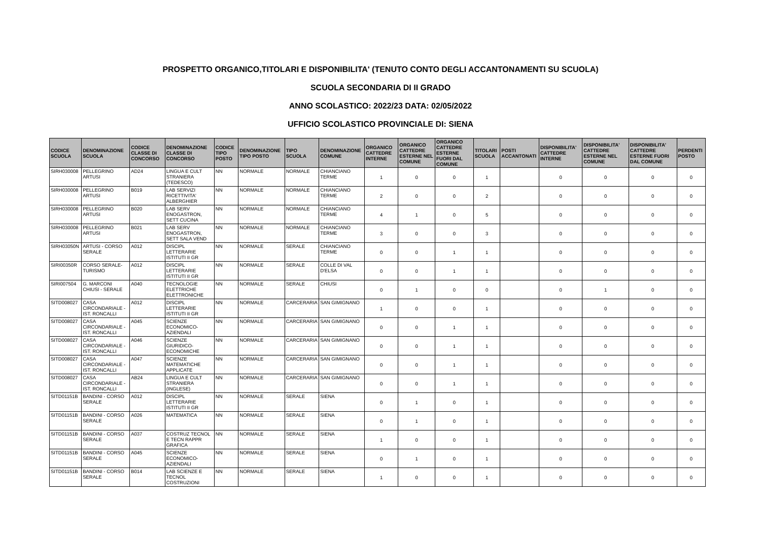PROSPETTO ORGANICO,TITOLARI E DISPONIBILITA' (TENUTO CONTO DEGLI ACCANTONAMENTI SU SCUOLA)
SCUOLA SECONDARIA DI II GRADO
ANNO SCOLASTICO: 2022/23 DATA: 02/05/2022
UFFICIO SCOLASTICO PROVINCIALE DI: SIENA
| CODICE SCUOLA | DENOMINAZIONE SCUOLA | CODICE CLASSE DI CONCORSO | DENOMINAZIONE CLASSE DI CONCORSO | CODICE TIPO POSTO | DENOMINAZIONE TIPO POSTO | TIPO SCUOLA | DENOMINAZIONE COMUNE | ORGANICO CATTEDRE INTERNE | ORGANICO CATTEDRE ESTERNE NEL COMUNE | ORGANICO CATTEDRE ESTERNE FUORI DAL COMUNE | TITOLARI SCUOLA | POSTI ACCANTONATI | DISPONIBILITA' CATTEDRE INTERNE | DISPONIBILITA' CATTEDRE ESTERNE NEL COMUNE | DISPONIBILITA' CATTEDRE ESTERNE FUORI DAL COMUNE | PERDENTI POSTO |
| --- | --- | --- | --- | --- | --- | --- | --- | --- | --- | --- | --- | --- | --- | --- | --- | --- |
| SIRH030008 | PELLEGRINO ARTUSI | AD24 | LINGUA E CULT STRANIERA (TEDESCO) | NN | NORMALE | NORMALE | CHIANCIANO TERME | 1 | 0 | 0 | 1 | | 0 | 0 | 0 | 0 |
| SIRH030008 | PELLEGRINO ARTUSI | B019 | LAB SERVIZI RICETTIVITA' ALBERGHIER | NN | NORMALE | NORMALE | CHIANCIANO TERME | 2 | 0 | 0 | 2 | | 0 | 0 | 0 | 0 |
| SIRH030008 | PELLEGRINO ARTUSI | B020 | LAB SERV ENOGASTRON, SETT CUCINA | NN | NORMALE | NORMALE | CHIANCIANO TERME | 4 | 1 | 0 | 5 | | 0 | 0 | 0 | 0 |
| SIRH030008 | PELLEGRINO ARTUSI | B021 | LAB SERV ENOGASTRON, SETT SALA VEND | NN | NORMALE | NORMALE | CHIANCIANO TERME | 3 | 0 | 0 | 3 | | 0 | 0 | 0 | 0 |
| SIRH03050N | ARTUSI - CORSO SERALE | A012 | DISCIPL LETTERARIE ISTITUTI II GR | NN | NORMALE | SERALE | CHIANCIANO TERME | 0 | 0 | 1 | 1 | | 0 | 0 | 0 | 0 |
| SIRI00350R | CORSO SERALE- TURISMO | A012 | DISCIPL LETTERARIE ISTITUTI II GR | NN | NORMALE | SERALE | COLLE DI VAL D'ELSA | 0 | 0 | 1 | 1 | | 0 | 0 | 0 | 0 |
| SIRI007504 | G. MARCONI CHIUSI - SERALE | A040 | TECNOLOGIE ELETTRICHE ELETTRONICHE | NN | NORMALE | SERALE | CHIUSI | 0 | 1 | 0 | 0 | | 0 | 1 | 0 | 0 |
| SITD008027 | CASA CIRCONDARIALE - IST. RONCALLI | A012 | DISCIPL LETTERARIE ISTITUTI II GR | NN | NORMALE | CARCERARIA | SAN GIMIGNANO | 1 | 0 | 0 | 1 | | 0 | 0 | 0 | 0 |
| SITD008027 | CASA CIRCONDARIALE - IST. RONCALLI | A045 | SCIENZE ECONOMICO-AZIENDALI | NN | NORMALE | CARCERARIA | SAN GIMIGNANO | 0 | 0 | 1 | 1 | | 0 | 0 | 0 | 0 |
| SITD008027 | CASA CIRCONDARIALE - IST. RONCALLI | A046 | SCIENZE GIURIDICO-ECONOMICHE | NN | NORMALE | CARCERARIA | SAN GIMIGNANO | 0 | 0 | 1 | 1 | | 0 | 0 | 0 | 0 |
| SITD008027 | CASA CIRCONDARIALE - IST. RONCALLI | A047 | SCIENZE MATEMATICHE APPLICATE | NN | NORMALE | CARCERARIA | SAN GIMIGNANO | 0 | 0 | 1 | 1 | | 0 | 0 | 0 | 0 |
| SITD008027 | CASA CIRCONDARIALE - IST. RONCALLI | AB24 | LINGUA E CULT STRANIERA (INGLESE) | NN | NORMALE | CARCERARIA | SAN GIMIGNANO | 0 | 0 | 1 | 1 | | 0 | 0 | 0 | 0 |
| SITD01151B | BANDINI - CORSO SERALE | A012 | DISCIPL LETTERARIE ISTITUTI II GR | NN | NORMALE | SERALE | SIENA | 0 | 1 | 0 | 1 | | 0 | 0 | 0 | 0 |
| SITD01151B | BANDINI - CORSO SERALE | A026 | MATEMATICA | NN | NORMALE | SERALE | SIENA | 0 | 1 | 0 | 1 | | 0 | 0 | 0 | 0 |
| SITD01151B | BANDINI - CORSO SERALE | A037 | COSTRUZ TECNOL E TECN RAPPR GRAFICA | NN | NORMALE | SERALE | SIENA | 1 | 0 | 0 | 1 | | 0 | 0 | 0 | 0 |
| SITD01151B | BANDINI - CORSO SERALE | A045 | SCIENZE ECONOMICO-AZIENDALI | NN | NORMALE | SERALE | SIENA | 0 | 1 | 0 | 1 | | 0 | 0 | 0 | 0 |
| SITD01151B | BANDINI - CORSO SERALE | B014 | LAB SCIENZE E TECNOL COSTRUZIONI | NN | NORMALE | SERALE | SIENA | 1 | 0 | 0 | 1 | | 0 | 0 | 0 | 0 |